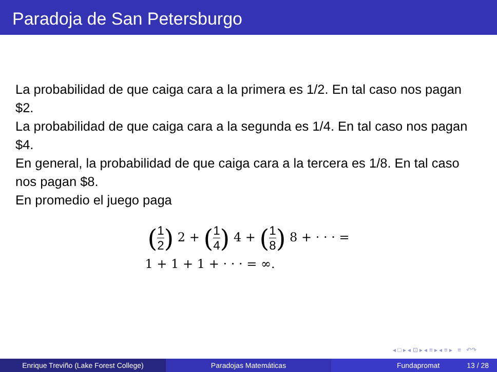Paradoja de San Petersburgo
La probabilidad de que caiga cara a la primera es 1/2. En tal caso nos pagan $2.
La probabilidad de que caiga cara a la segunda es 1/4. En tal caso nos pagan $4.
En general, la probabilidad de que caiga cara a la tercera es 1/8. En tal caso nos pagan $8.
En promedio el juego paga
(1 2) 2 + (1 4) 4 + (1 8) 8 + · · · =
1 + 1 + 1 + · · · = ∞.
◂ □ ▸ ◂ ⊡ ▸ ◂ ≡ ▸ ◂ ≡ ▸ ≡ ↶↷
Enrique Treviño (Lake Forest College) Paradojas Matemáticas Fundapromat 13 / 28